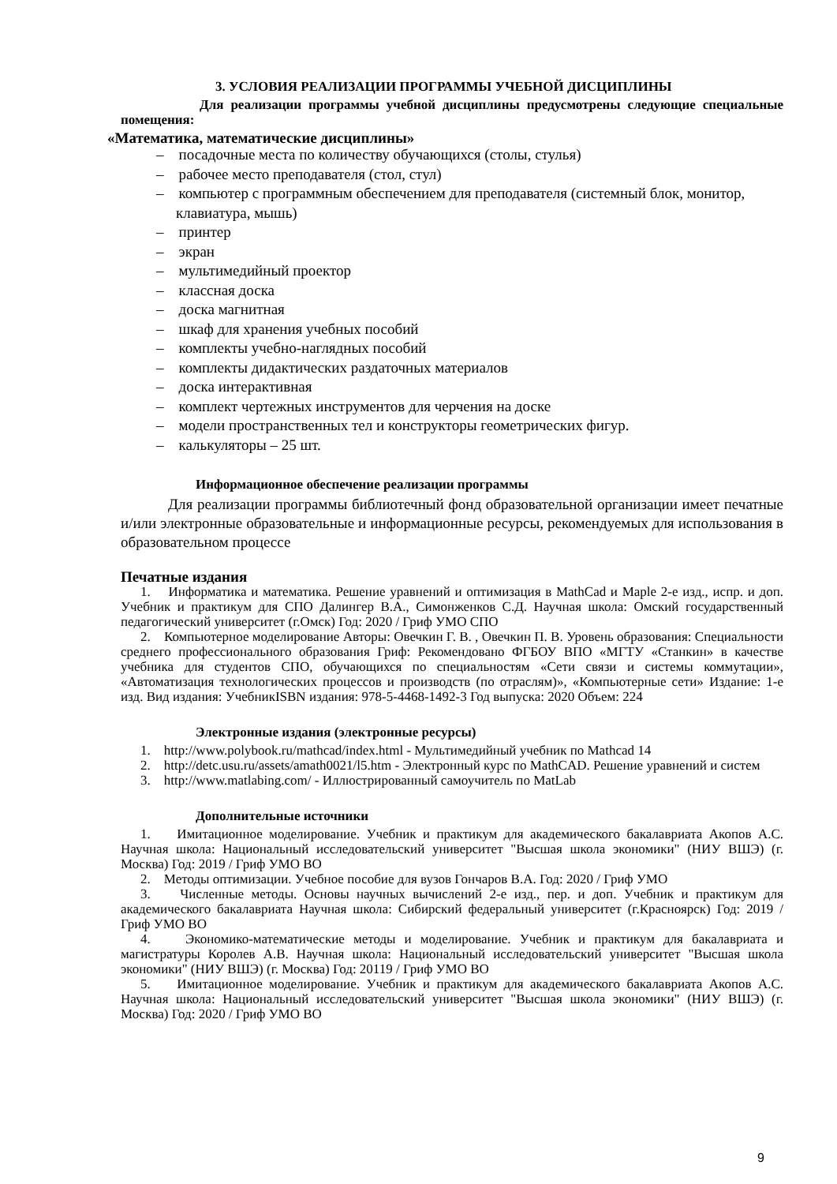3. УСЛОВИЯ РЕАЛИЗАЦИИ ПРОГРАММЫ УЧЕБНОЙ ДИСЦИПЛИНЫ
Для реализации программы учебной дисциплины предусмотрены следующие специальные помещения:
«Математика, математические дисциплины»
– посадочные места по количеству обучающихся (столы, стулья)
– рабочее место преподавателя (стол, стул)
– компьютер с программным обеспечением для преподавателя (системный блок, монитор, клавиатура, мышь)
– принтер
– экран
– мультимедийный проектор
– классная доска
– доска магнитная
– шкаф для хранения учебных пособий
– комплекты учебно-наглядных пособий
– комплекты дидактических раздаточных материалов
– доска интерактивная
– комплект чертежных инструментов для черчения на доске
– модели пространственных тел и конструкторы геометрических фигур.
– калькуляторы – 25 шт.
Информационное обеспечение реализации программы
Для реализации программы библиотечный фонд образовательной организации имеет печатные и/или электронные образовательные и информационные ресурсы, рекомендуемых для использования в образовательном процессе
Печатные издания
1. Информатика и математика. Решение уравнений и оптимизация в MathCad и Maple 2-е изд., испр. и доп. Учебник и практикум для СПО Далингер В.А., Симонженков С.Д. Научная школа: Омский государственный педагогический университет (г.Омск) Год: 2020 / Гриф УМО СПО
2. Компьютерное моделирование Авторы: Овечкин Г. В. , Овечкин П. В. Уровень образования: Специальности среднего профессионального образования Гриф: Рекомендовано ФГБОУ ВПО «МГТУ «Станкин» в качестве учебника для студентов СПО, обучающихся по специальностям «Сети связи и системы коммутации», «Автоматизация технологических процессов и производств (по отраслям)», «Компьютерные сети» Издание: 1-е изд. Вид издания: УчебникISBN издания: 978-5-4468-1492-3 Год выпуска: 2020 Объем: 224
Электронные издания (электронные ресурсы)
1. http://www.polybook.ru/mathcad/index.html - Мультимедийный учебник по Mathcad 14
2. http://detc.usu.ru/assets/amath0021/l5.htm - Электронный курс по MathCAD. Решение уравнений и систем
3. http://www.matlabing.com/ - Иллюстрированный самоучитель по MatLab
Дополнительные источники
1. Имитационное моделирование. Учебник и практикум для академического бакалавриата Акопов А.С. Научная школа: Национальный исследовательский университет "Высшая школа экономики" (НИУ ВШЭ) (г. Москва) Год: 2019 / Гриф УМО ВО
2. Методы оптимизации. Учебное пособие для вузов Гончаров В.А. Год: 2020 / Гриф УМО
3. Численные методы. Основы научных вычислений 2-е изд., пер. и доп. Учебник и практикум для академического бакалавриата Научная школа: Сибирский федеральный университет (г.Красноярск) Год: 2019 / Гриф УМО ВО
4. Экономико-математические методы и моделирование. Учебник и практикум для бакалавриата и магистратуры Королев А.В. Научная школа: Национальный исследовательский университет "Высшая школа экономики" (НИУ ВШЭ) (г. Москва) Год: 20119 / Гриф УМО ВО
5. Имитационное моделирование. Учебник и практикум для академического бакалавриата Акопов А.С. Научная школа: Национальный исследовательский университет "Высшая школа экономики" (НИУ ВШЭ) (г. Москва) Год: 2020 / Гриф УМО ВО
9